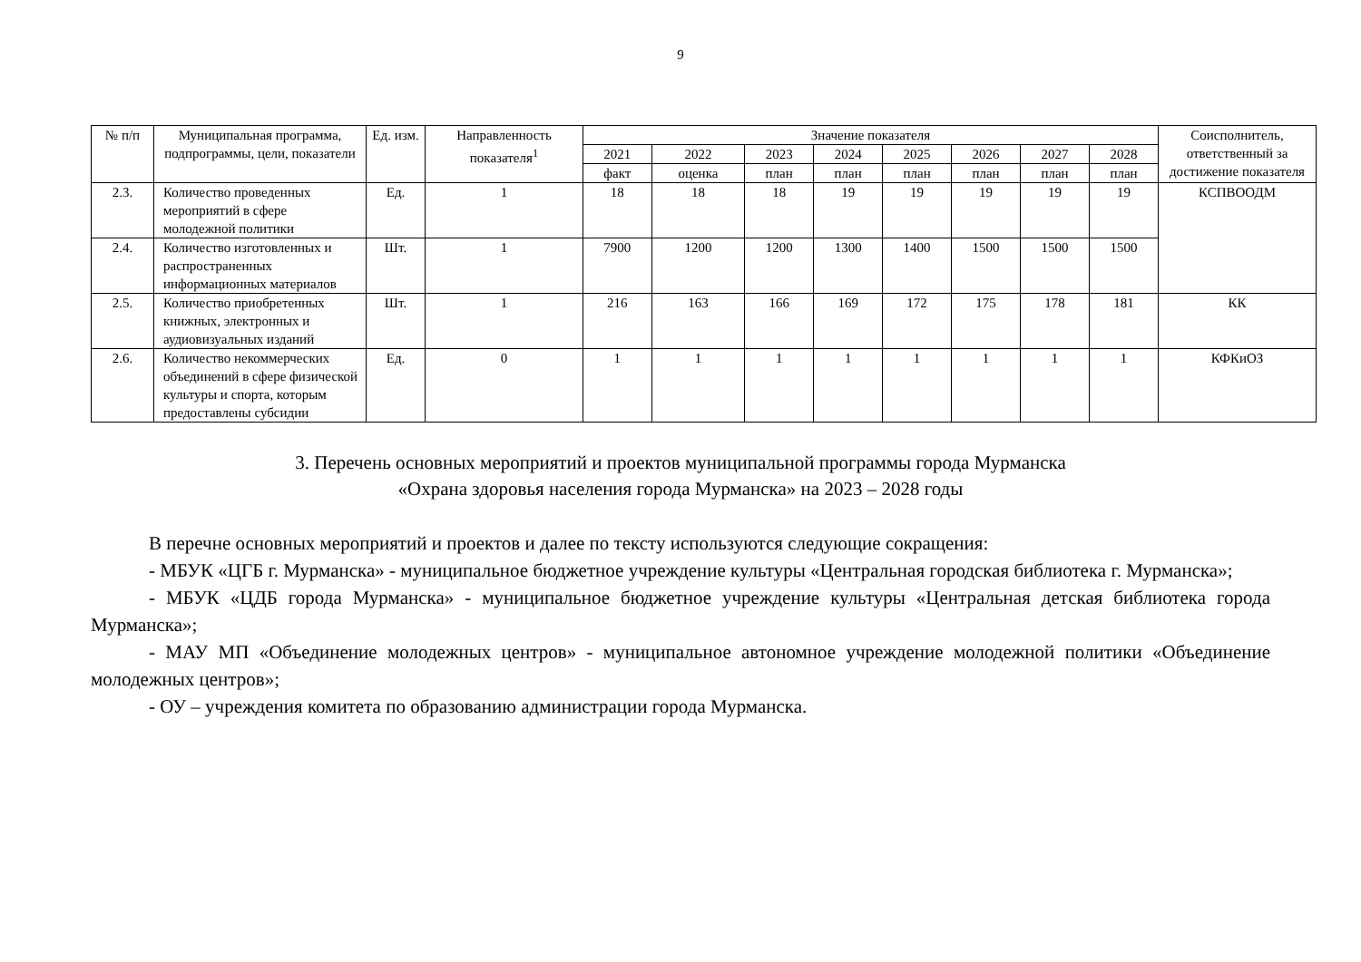9
| № п/п | Муниципальная программа, подпрограммы, цели, показатели | Ед. изм. | Направленность показателя<sup>1</sup> | Значение показателя | | | | | | | | Соисполнитель, ответственный за достижение показателя |
| --- | --- | --- | --- | --- | --- | --- | --- | --- | --- | --- | --- | --- |
| | | | | 2021 | 2022 | 2023 | 2024 | 2025 | 2026 | 2027 | 2028 | |
| | | | | факт | оценка | план | план | план | план | план | план | |
| 2.3. | Количество проведенных мероприятий в сфере молодежной политики | Ед. | 1 | 18 | 18 | 18 | 19 | 19 | 19 | 19 | 19 | КСПВООДМ |
| 2.4. | Количество изготовленных и распространенных информационных материалов | Шт. | 1 | 7900 | 1200 | 1200 | 1300 | 1400 | 1500 | 1500 | 1500 | |
| 2.5. | Количество приобретенных книжных, электронных и аудиовизуальных изданий | Шт. | 1 | 216 | 163 | 166 | 169 | 172 | 175 | 178 | 181 | КК |
| 2.6. | Количество некоммерческих объединений в сфере физической культуры и спорта, которым предоставлены субсидии | Ед. | 0 | 1 | 1 | 1 | 1 | 1 | 1 | 1 | 1 | КФКиОЗ |
3. Перечень основных мероприятий и проектов муниципальной программы города Мурманска
«Охрана здоровья населения города Мурманска» на 2023 – 2028 годы
В перечне основных мероприятий и проектов и далее по тексту используются следующие сокращения:
- МБУК «ЦГБ г. Мурманска» - муниципальное бюджетное учреждение культуры «Центральная городская библиотека г. Мурманска»;
- МБУК «ЦДБ города Мурманска» - муниципальное бюджетное учреждение культуры «Центральная детская библиотека города Мурманска»;
- МАУ МП «Объединение молодежных центров» - муниципальное автономное учреждение молодежной политики «Объединение молодежных центров»;
- ОУ – учреждения комитета по образованию администрации города Мурманска.